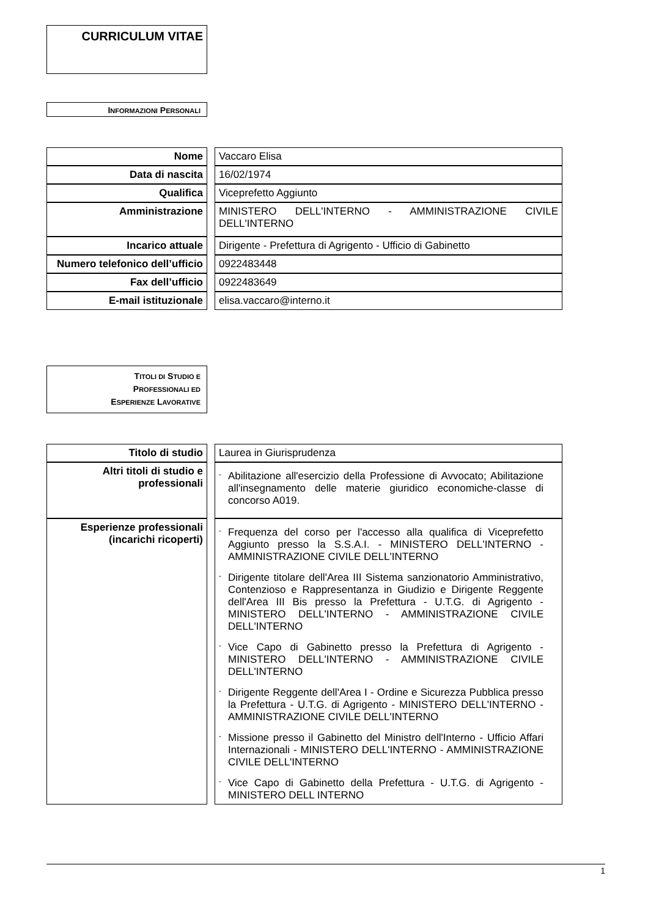CURRICULUM VITAE
INFORMAZIONI PERSONALI
| Nome | | Vaccaro Elisa |
| Data di nascita | | 16/02/1974 |
| Qualifica | | Viceprefetto Aggiunto |
| Amministrazione | | MINISTERO DELL'INTERNO - AMMINISTRAZIONE CIVILE DELL'INTERNO |
| Incarico attuale | | Dirigente - Prefettura di Agrigento - Ufficio di Gabinetto |
| Numero telefonico dell’ufficio | | 0922483448 |
| Fax dell’ufficio | | 0922483649 |
| E-mail istituzionale | | elisa.vaccaro@interno.it |
TITOLI DI STUDIO E
PROFESSIONALI ED
ESPERIENZE LAVORATIVE
| Titolo di studio | | Laurea in Giurisprudenza |
| Altri titoli di studio e professionali | | - Abilitazione all'esercizio della Professione di Avvocato; Abilitazione all'insegnamento delle materie giuridico economiche-classe di concorso A019. |
| Esperienze professionali (incarichi ricoperti) | | - Frequenza del corso per l'accesso alla qualifica di Viceprefetto Aggiunto presso la S.S.A.I. - MINISTERO DELL'INTERNO - AMMINISTRAZIONE CIVILE DELL'INTERNO - Dirigente titolare dell'Area III Sistema sanzionatorio Amministrativo, Contenzioso e Rappresentanza in Giudizio e Dirigente Reggente dell'Area III Bis presso la Prefettura - U.T.G. di Agrigento - MINISTERO DELL'INTERNO - AMMINISTRAZIONE CIVILE DELL'INTERNO - Vice Capo di Gabinetto presso la Prefettura di Agrigento - MINISTERO DELL'INTERNO - AMMINISTRAZIONE CIVILE DELL'INTERNO - Dirigente Reggente dell'Area I - Ordine e Sicurezza Pubblica presso la Prefettura - U.T.G. di Agrigento - MINISTERO DELL'INTERNO - AMMINISTRAZIONE CIVILE DELL'INTERNO - Missione presso il Gabinetto del Ministro dell'Interno - Ufficio Affari Internazionali - MINISTERO DELL'INTERNO - AMMINISTRAZIONE CIVILE DELL'INTERNO - Vice Capo di Gabinetto della Prefettura - U.T.G. di Agrigento - MINISTERO DELL INTERNO |
1